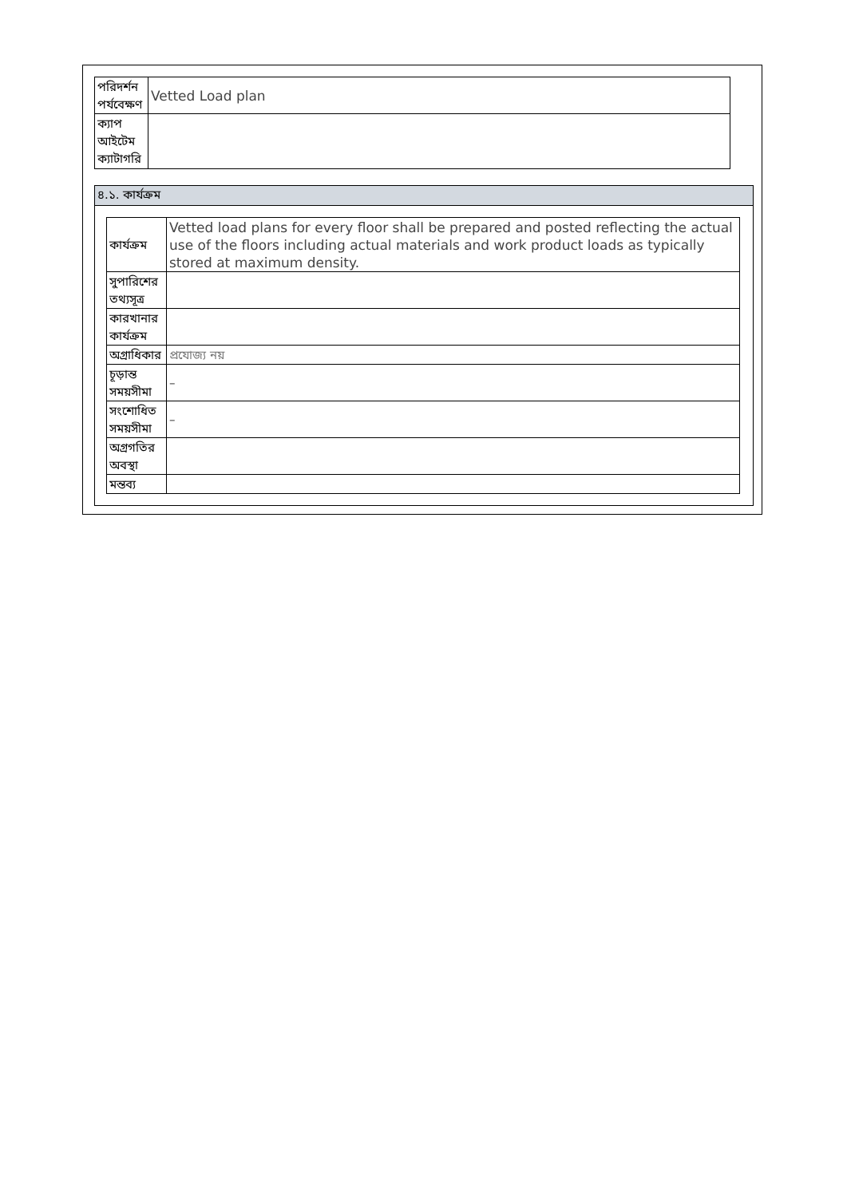| পরিদর্শন পর্যবেক্ষণ | Vetted Load plan |
| ক্যাপ আইটেম ক্যাটাগরি | |
৪.১. কার্যক্রম
| কার্যক্রম | Vetted load plans for every floor shall be prepared and posted reflecting the actual use of the floors including actual materials and work product loads as typically stored at maximum density. |
| সুপারিশের তথ্যসূত্র | |
| কারখানার কার্যক্রম | |
| অগ্রাধিকার | প্রযোজ্য নয় |
| চূড়ান্ত সময়সীমা | – |
| সংশোধিত সময়সীমা | – |
| অগ্রগতির অবস্থা | |
| মন্তব্য | |